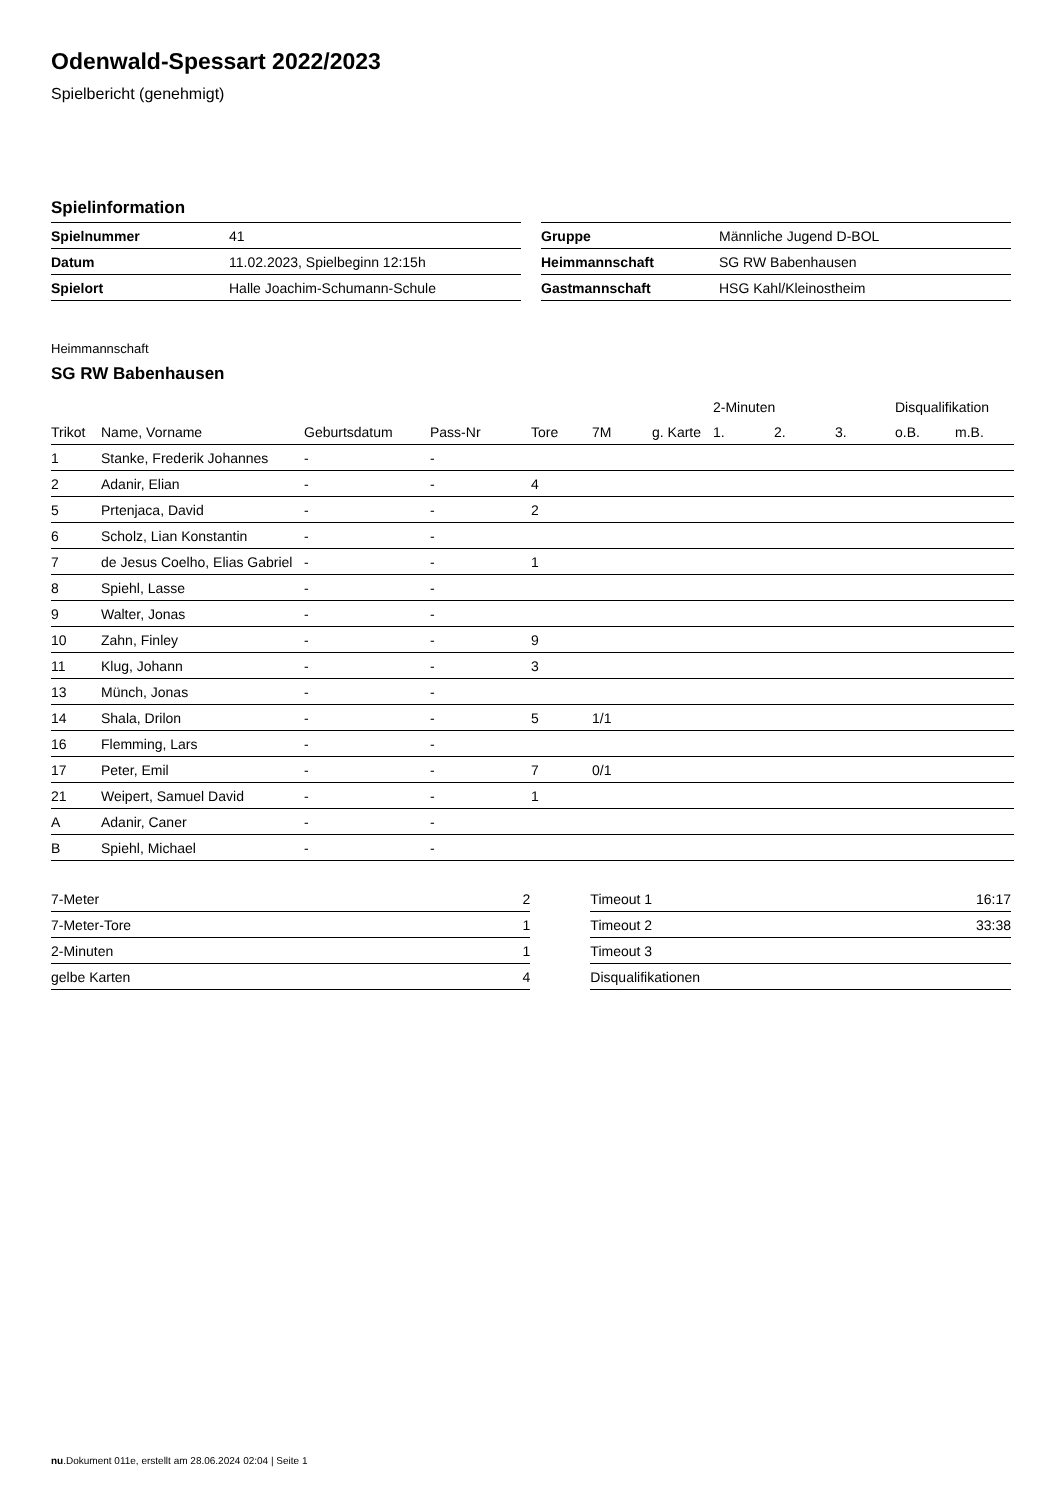Odenwald-Spessart 2022/2023
Spielbericht (genehmigt)
Spielinformation
| Spielnummer | 41 |
| Datum | 11.02.2023, Spielbeginn 12:15h |
| Spielort | Halle Joachim-Schumann-Schule |
| Gruppe | Männliche Jugend D-BOL |
| Heimmannschaft | SG RW Babenhausen |
| Gastmannschaft | HSG Kahl/Kleinostheim |
Heimmannschaft
SG RW Babenhausen
| | | | | | | | 2-Minuten | | | Disqualifikation | |
| --- | --- | --- | --- | --- | --- | --- | --- | --- | --- | --- | --- |
| Trikot | Name, Vorname | Geburtsdatum | Pass-Nr | Tore | 7M | g. Karte | 1. | 2. | 3. | o.B. | m.B. |
| 1 | Stanke, Frederik Johannes | - | - | | | | | | | | |
| 2 | Adanir, Elian | - | - | 4 | | | | | | | |
| 5 | Prtenjaca, David | - | - | 2 | | | | | | | |
| 6 | Scholz, Lian Konstantin | - | - | | | | | | | | |
| 7 | de Jesus Coelho, Elias Gabriel | - | - | 1 | | | | | | | |
| 8 | Spiehl, Lasse | - | - | | | | | | | | |
| 9 | Walter, Jonas | - | - | | | | | | | | |
| 10 | Zahn, Finley | - | - | 9 | | | | | | | |
| 11 | Klug, Johann | - | - | 3 | | | | | | | |
| 13 | Münch, Jonas | - | - | | | | | | | | |
| 14 | Shala, Drilon | - | - | 5 | 1/1 | | | | | | |
| 16 | Flemming, Lars | - | - | | | | | | | | |
| 17 | Peter, Emil | - | - | 7 | 0/1 | | | | | | |
| 21 | Weipert, Samuel David | - | - | 1 | | | | | | | |
| A | Adanir, Caner | - | - | | | | | | | | |
| B | Spiehl, Michael | - | - | | | | | | | | |
| 7-Meter | 2 |
| 7-Meter-Tore | 1 |
| 2-Minuten | 1 |
| gelbe Karten | 4 |
| Timeout 1 | 16:17 |
| Timeout 2 | 33:38 |
| Timeout 3 | |
| Disqualifikationen | |
nu.Dokument 011e, erstellt am 28.06.2024 02:04 | Seite 1